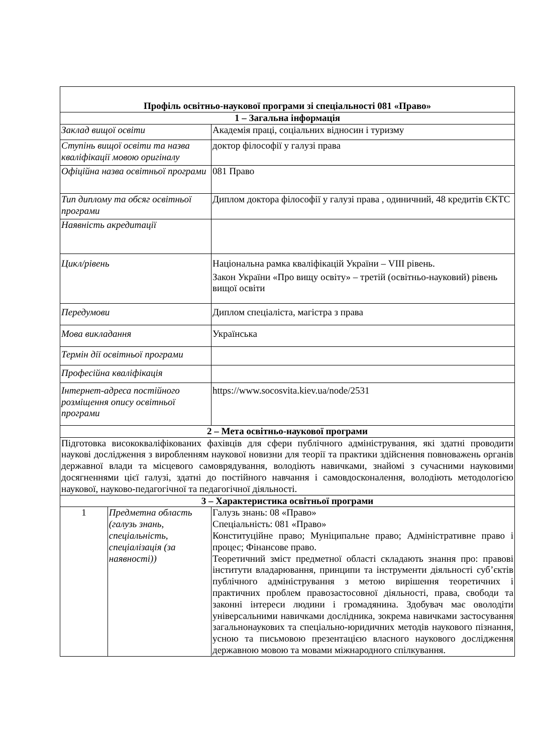| Профіль освітньо-наукової програми зі спеціальності 081 «Право» | | |
| 1 – Загальна інформація | | |
| Заклад вищої освіти | | Академія праці, соціальних відносин і туризму |
| Ступінь вищої освіти та назва кваліфікації мовою оригіналу | | доктор філософії у галузі права |
| Офіційна назва освітньої програми | | 081 Право |
| Тип диплому та обсяг освітньої програми | | Диплом доктора філософії у галузі права , одиничний, 48 кредитів ЄКТС |
| Наявність акредитації | | |
| Цикл/рівень | | Національна рамка кваліфікацій України – VIII рівень. Закон України «Про вищу освіту» – третій (освітньо-науковий) рівень вищої освіти |
| Передумови | | Диплом спеціаліста, магістра з права |
| Мова викладання | | Українська |
| Термін дії освітньої програми | | |
| Професійна кваліфікація | | |
| Інтернет-адреса постійного розміщення опису освітньої програми | | https://www.socosvita.kiev.ua/node/2531 |
| 2 – Мета освітньо-наукової програми | | |
| Підготовка висококваліфікованих фахівців для сфери публічного адміністрування, які здатні проводити наукові дослідження з виробленням наукової новизни для теорії та практики здійснення повноважень органів державної влади та місцевого самоврядування, володіють навичками, знайомі з сучасними науковими досягненнями цієї галузі, здатні до постійного навчання і самовдосконалення, володіють методологією наукової, науково-педагогічної та педагогічної діяльності. | | |
| 3 – Характеристика освітньої програми | | |
| 1 | Предметна область (галузь знань, спеціальність, спеціалізація (за наявності)) | Галузь знань: 08 «Право» Спеціальність: 081 «Право» Конституційне право; Муніципальне право; Адміністративне право і процес; Фінансове право. Теоретичний зміст предметної області складають знання про: правові інститути владарювання, принципи та інструменти діяльності суб’єктів публічного адміністрування з метою вирішення теоретичних і практичних проблем правозастосовної діяльності, права, свободи та законні інтереси людини і громадянина. Здобувач має оволодіти універсальними навичками дослідника, зокрема навичками застосування загальнонаукових та спеціально-юридичних методів наукового пізнання, усною та письмовою презентацією власного наукового дослідження державною мовою та мовами міжнародного спілкування. |